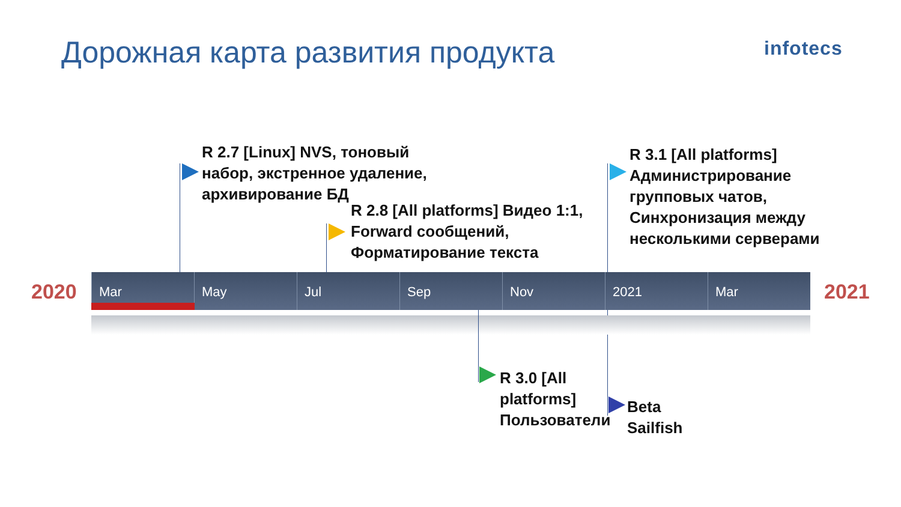Дорожная карта развития продукта
infotecs
2020 2021
R 2.7 [Linux] NVS, тоновый
набор, экстренное удаление,
архивирование БД
R 2.8 [All platforms] Видео 1:1,
Forward сообщений,
Форматирование текста
R 3.1 [All platforms]
Администрирование
групповых чатов,
Синхронизация между
несколькими серверами
Mar May Jul Sep Nov 2021 Mar
R 3.0 [All
platforms]
Пользователи
Beta
Sailfish